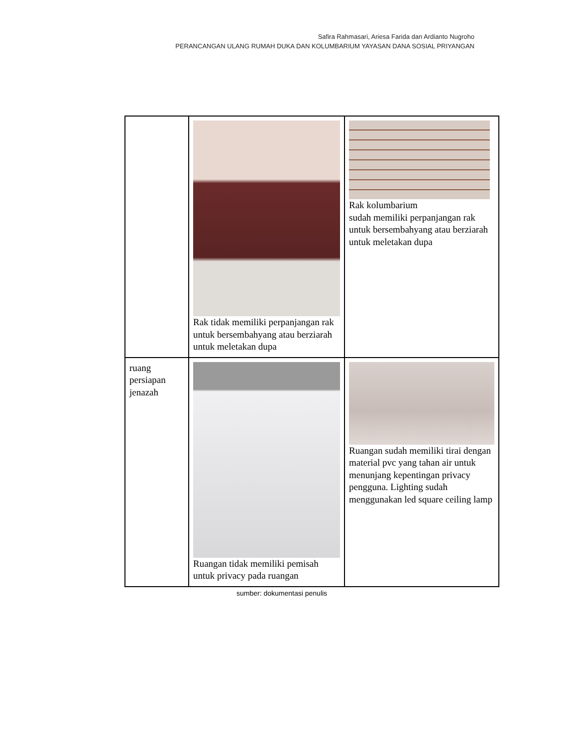Safira Rahmasari, Ariesa Farida dan Ardianto Nugroho
PERANCANGAN ULANG RUMAH DUKA DAN KOLUMBARIUM YAYASAN DANA SOSIAL PRIYANGAN
| | Rak tidak memiliki perpanjangan rak untuk bersembahyang atau berziarah untuk meletakan dupa | Rak kolumbarium sudah memiliki perpanjangan rak untuk bersembahyang atau berziarah untuk meletakan dupa |
| ruang persiapan jenazah | Ruangan tidak memiliki pemisah untuk privacy pada ruangan | Ruangan sudah memiliki tirai dengan material pvc yang tahan air untuk menunjang kepentingan privacy pengguna. Lighting sudah menggunakan led square ceiling lamp |
sumber: dokumentasi penulis